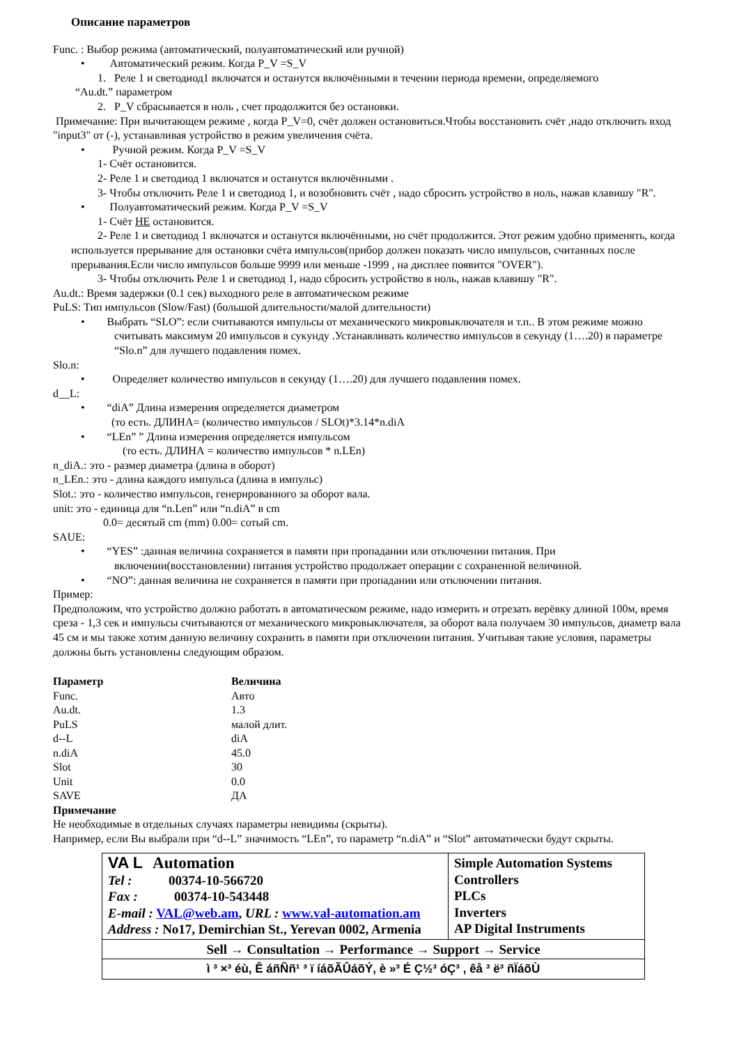Описание параметров
Func. : Выбор режима (автоматический, полуавтоматический или ручной)
• Автоматический режим. Когда P_V =S_V
1. Реле 1 и светодиод1 включатся и останутся включёнными в течении периода времени, определяемого
“Au.dt.” параметром
2. P_V сбрасывается в ноль , счет продолжится без остановки.
Примечание: При вычитающем режиме , когда P_V=0, счёт должен остановиться.Чтобы восстановить счёт ,надо отключить вход "input3" от (-), устанавливая устройство в режим увеличения счёта.
• Ручной режим. Когда P_V =S_V
1- Счёт остановится.
2- Реле 1 и светодиод 1 включатся и останутся включёнными .
3- Чтобы отключить Реле 1 и светодиод 1, и возобновить счёт , надо сбросить устройство в ноль, нажав клавишу "R".
• Полуавтоматический режим. Когда P_V =S_V
1- Счёт НЕ остановится.
2- Реле 1 и светодиод 1 включатся и останутся включёнными, но счёт продолжится. Этот режим удобно применять, когда используется прерывание для остановки счёта импульсов(прибор должен показать число импульсов, считанных после прерывания.Если число импульсов больше 9999 или меньше -1999 , на дисплее появится "OVER").
3- Чтобы отключить Реле 1 и светодиод 1, надо сбросить устройство в ноль, нажав клавишу "R".
Au.dt.: Время задержки (0.1 сек) выходного реле в автоматическом режиме
PuLS: Тип импульсов (Slow/Fast) (большой длительности/малой длительности)
• Выбрать “SLO”: если считываются импульсы от механического микровыключателя и т.п.. В этом режиме можно считывать максимум 20 импульсов в сукунду .Устанавливать количество импульсов в секунду (1….20) в параметре “Slo.n” для лучшего подавления помех.
Slo.n:
• Определяет количество импульсов в секунду (1….20) для лучшего подавления помех.
d__L:
• “diA” Длина измерения определяется диаметром
(то есть. ДЛИНА= (количество импульсов / SLOt)*3.14*n.diA
• “LEn” ” Длина измерения определяется импульсом
(то есть. ДЛИНА = количество импульсов * n.LEn)
n_diA.: это - размер диаметра (длина в оборот)
n_LEn.: это - длина каждого импульса (длина в импульс)
Slot.: это - количество импульсов, генерированного за оборот вала.
unit: это - единица для “n.Len” или “n.diA” в cm
0.0= десятый cm (mm) 0.00= сотый cm.
SAUE:
• “YES” :данная величина сохраняется в памяти при пропадании или отключении питания. При включении(восстановлении) питания устройство продолжает операции с сохраненной величиной.
• “NO”: данная величина не сохраняется в памяти при пропадании или отключении питания.
Пример:
Предположим, что устройство должно работать в автоматическом режиме, надо измерить и отрезать верёвку длиной 100м, время среза - 1,3 сек и импульсы считываются от механического микровыключателя, за оборот вала получаем 30 импульсов, диаметр вала 45 см и мы также хотим данную величину сохранить в памяти при отключении питания. Учитывая такие условия, параметры должны быть установлены следующим образом.
| Параметр | Величина |
| --- | --- |
| Func. | Авто |
| Au.dt. | 1.3 |
| PuLS | малой длит. |
| d--L | diA |
| n.diA | 45.0 |
| Slot | 30 |
| Unit | 0.0 |
| SAVE | ДА |
Примечание
Не необходимые в отдельных случаях параметры невидимы (скрыты).
Например, если Вы выбрали при “d--L” значимость “LEn”, то параметр “n.diA” и “Slot” автоматически будут скрыты.
| VA L Automation Tel : 00374-10-566720 Fax : 00374-10-543448 E-mail : VAL@web.am , URL : www.val-automation.am Address : No17, Demirchian St., Yerevan 0002, Armenia | Simple Automation Systems Controllers PLCs Inverters AP Digital Instruments |
| Sell → Consultation → Performance → Support → Service | |
| ì ³ ×³ éù, Ê áñÑñ¹ ³ ï íáõÃÛáõÝ, è »³ É Ç½³ óÇ³ , êå ³ ë³ ñÏáõÙ | |